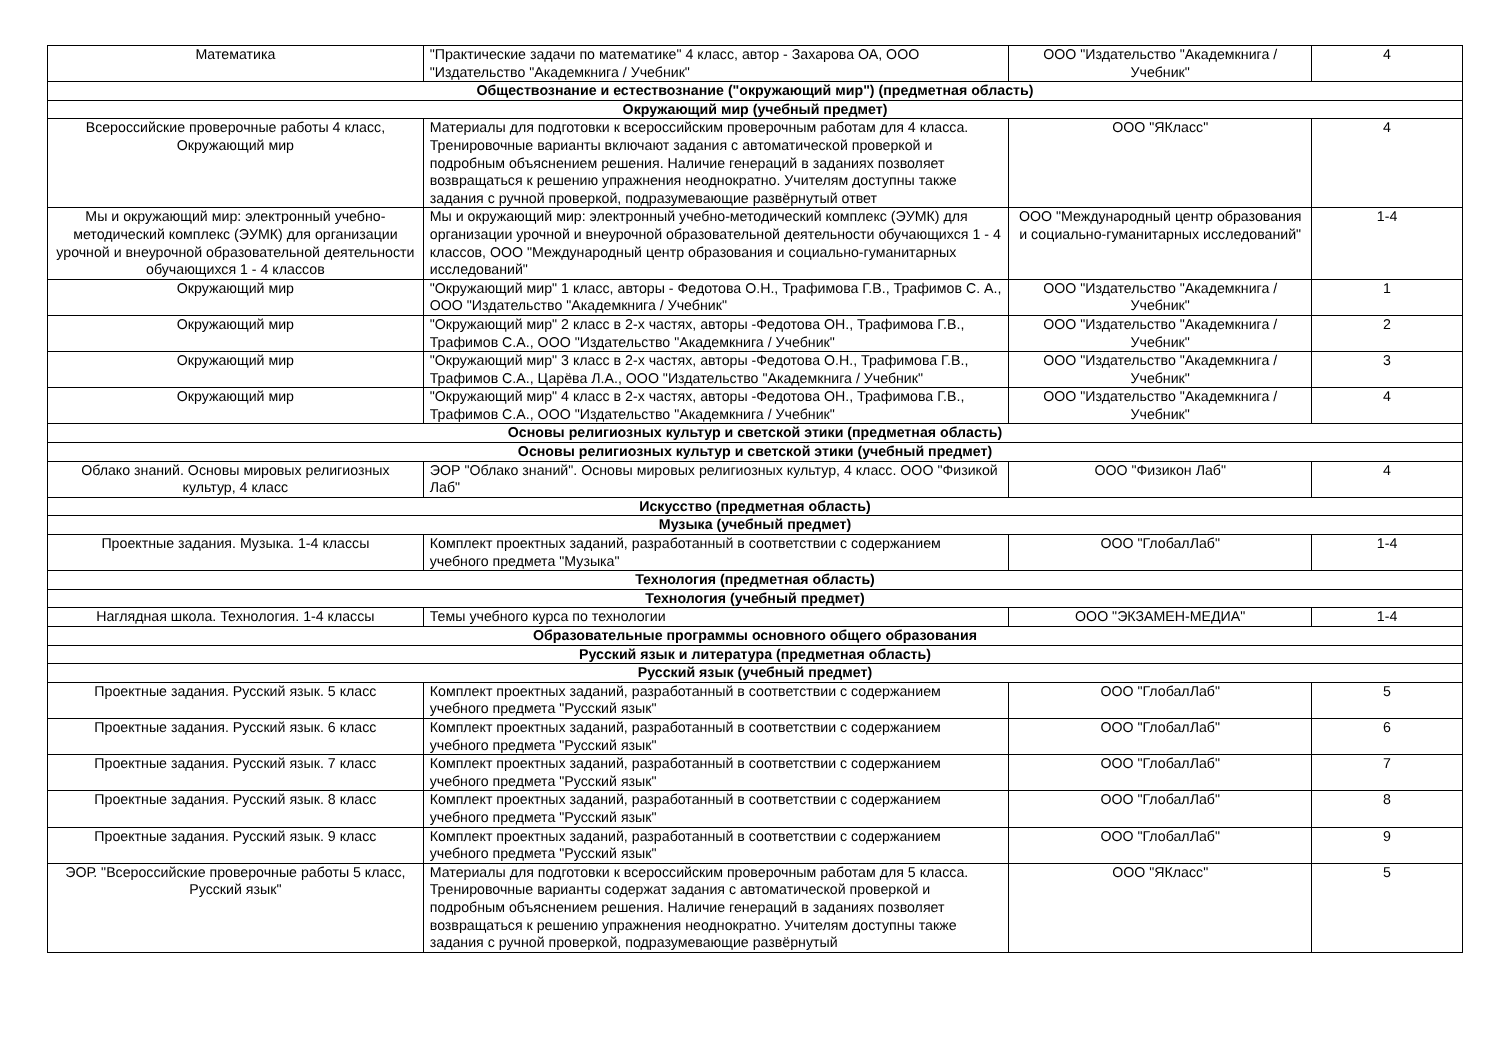| Математика | "Практические задачи по математике" 4 класс, автор - Захарова ОА, ООО "Издательство "Академкнига / Учебник" | ООО "Издательство "Академкнига / Учебник" | 4 |
| Обществознание и естествознание ("окружающий мир") (предметная область) | | | |
| Окружающий мир (учебный предмет) | | | |
| Всероссийские проверочные работы 4 класс, Окружающий мир | Материалы для подготовки к всероссийским проверочным работам для 4 класса. Тренировочные варианты включают задания с автоматической проверкой и подробным объяснением решения. Наличие генераций в заданиях позволяет возвращаться к решению упражнения неоднократно. Учителям доступны также задания с ручной проверкой, подразумевающие развёрнутый ответ | ООО "ЯКласс" | 4 |
| Мы и окружающий мир: электронный учебно-методический комплекс (ЭУМК) для организации урочной и внеурочной образовательной деятельности обучающихся 1 - 4 классов | Мы и окружающий мир: электронный учебно-методический комплекс (ЭУМК) для организации урочной и внеурочной образовательной деятельности обучающихся 1 - 4 классов, ООО "Международный центр образования и социально-гуманитарных исследований" | ООО "Международный центр образования и социально-гуманитарных исследований" | 1-4 |
| Окружающий мир | "Окружающий мир" 1 класс, авторы - Федотова О.Н., Трафимова Г.В., Трафимов С. А., ООО "Издательство "Академкнига / Учебник" | ООО "Издательство "Академкнига / Учебник" | 1 |
| Окружающий мир | "Окружающий мир" 2 класс в 2-х частях, авторы -Федотова ОН., Трафимова Г.В., Трафимов С.А., ООО "Издательство "Академкнига / Учебник" | ООО "Издательство "Академкнига / Учебник" | 2 |
| Окружающий мир | "Окружающий мир" 3 класс в 2-х частях, авторы -Федотова О.Н., Трафимова Г.В., Трафимов С.А., Царёва Л.А., ООО "Издательство "Академкнига / Учебник" | ООО "Издательство "Академкнига / Учебник" | 3 |
| Окружающий мир | "Окружающий мир" 4 класс в 2-х частях, авторы -Федотова ОН., Трафимова Г.В., Трафимов С.А., ООО "Издательство "Академкнига / Учебник" | ООО "Издательство "Академкнига / Учебник" | 4 |
| Основы религиозных культур и светской этики (предметная область) | | | |
| Основы религиозных культур и светской этики (учебный предмет) | | | |
| Облако знаний. Основы мировых религиозных культур, 4 класс | ЭОР "Облако знаний". Основы мировых религиозных культур, 4 класс. ООО "Физикой Лаб" | ООО "Физикон Лаб" | 4 |
| Искусство (предметная область) | | | |
| Музыка (учебный предмет) | | | |
| Проектные задания. Музыка. 1-4 классы | Комплект проектных заданий, разработанный в соответствии с содержанием учебного предмета "Музыка" | ООО "ГлобалЛаб" | 1-4 |
| Технология (предметная область) | | | |
| Технология (учебный предмет) | | | |
| Наглядная школа. Технология. 1-4 классы | Темы учебного курса по технологии | ООО "ЭКЗАМЕН-МЕДИА" | 1-4 |
| Образовательные программы основного общего образования | | | |
| Русский язык и литература (предметная область) | | | |
| Русский язык (учебный предмет) | | | |
| Проектные задания. Русский язык. 5 класс | Комплект проектных заданий, разработанный в соответствии с содержанием учебного предмета "Русский язык" | ООО "ГлобалЛаб" | 5 |
| Проектные задания. Русский язык. 6 класс | Комплект проектных заданий, разработанный в соответствии с содержанием учебного предмета "Русский язык" | ООО "ГлобалЛаб" | 6 |
| Проектные задания. Русский язык. 7 класс | Комплект проектных заданий, разработанный в соответствии с содержанием учебного предмета "Русский язык" | ООО "ГлобалЛаб" | 7 |
| Проектные задания. Русский язык. 8 класс | Комплект проектных заданий, разработанный в соответствии с содержанием учебного предмета "Русский язык" | ООО "ГлобалЛаб" | 8 |
| Проектные задания. Русский язык. 9 класс | Комплект проектных заданий, разработанный в соответствии с содержанием учебного предмета "Русский язык" | ООО "ГлобалЛаб" | 9 |
| ЭОР. "Всероссийские проверочные работы 5 класс, Русский язык" | Материалы для подготовки к всероссийским проверочным работам для 5 класса. Тренировочные варианты содержат задания с автоматической проверкой и подробным объяснением решения. Наличие генераций в заданиях позволяет возвращаться к решению упражнения неоднократно. Учителям доступны также задания с ручной проверкой, подразумевающие развёрнутый | ООО "ЯКласс" | 5 |